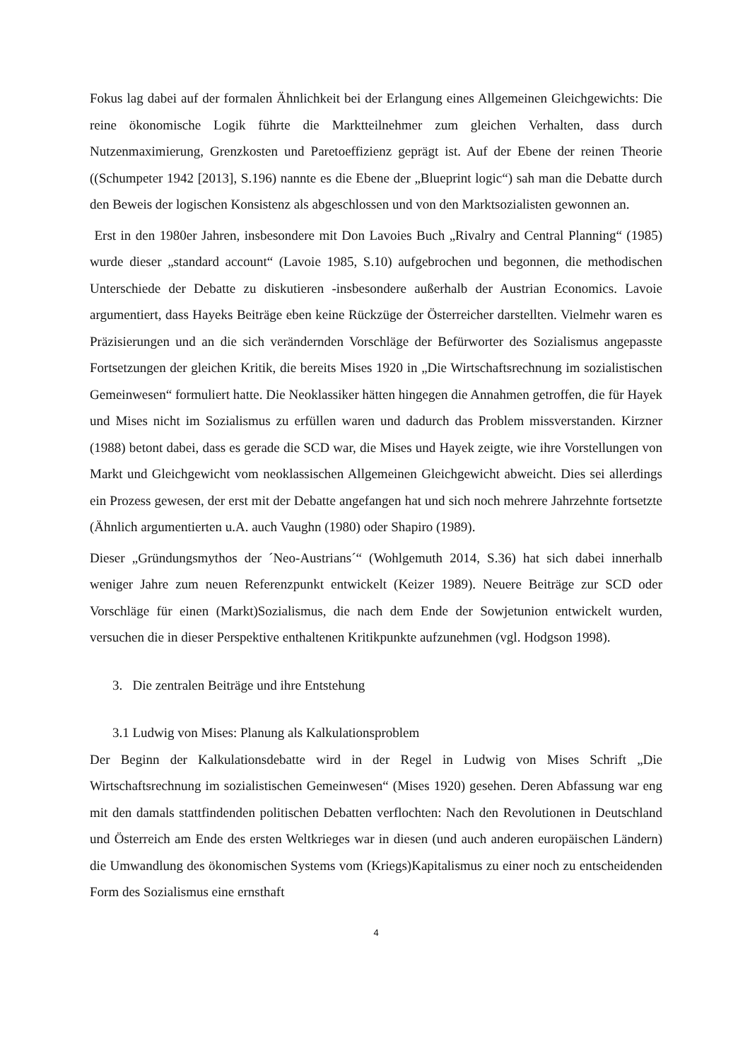Fokus lag dabei auf der formalen Ähnlichkeit bei der Erlangung eines Allgemeinen Gleichgewichts: Die reine ökonomische Logik führte die Marktteilnehmer zum gleichen Verhalten, dass durch Nutzenmaximierung, Grenzkosten und Paretoeffizienz geprägt ist. Auf der Ebene der reinen Theorie ((Schumpeter 1942 [2013], S.196) nannte es die Ebene der „Blueprint logic“) sah man die Debatte durch den Beweis der logischen Konsistenz als abgeschlossen und von den Marktsozialisten gewonnen an.
Erst in den 1980er Jahren, insbesondere mit Don Lavoies Buch „Rivalry and Central Planning“ (1985) wurde dieser „standard account“ (Lavoie 1985, S.10) aufgebrochen und begonnen, die methodischen Unterschiede der Debatte zu diskutieren -insbesondere außerhalb der Austrian Economics. Lavoie argumentiert, dass Hayeks Beiträge eben keine Rückzüge der Österreicher darstellten. Vielmehr waren es Präzisierungen und an die sich verändernden Vorschläge der Befürworter des Sozialismus angepasste Fortsetzungen der gleichen Kritik, die bereits Mises 1920 in „Die Wirtschaftsrechnung im sozialistischen Gemeinwesen“ formuliert hatte. Die Neoklassiker hätten hingegen die Annahmen getroffen, die für Hayek und Mises nicht im Sozialismus zu erfüllen waren und dadurch das Problem missverstanden. Kirzner (1988) betont dabei, dass es gerade die SCD war, die Mises und Hayek zeigte, wie ihre Vorstellungen von Markt und Gleichgewicht vom neoklassischen Allgemeinen Gleichgewicht abweicht. Dies sei allerdings ein Prozess gewesen, der erst mit der Debatte angefangen hat und sich noch mehrere Jahrzehnte fortsetzte (Ähnlich argumentierten u.A. auch Vaughn (1980) oder Shapiro (1989).
Dieser „Gründungsmythos der ´Neo-Austrians´“ (Wohlgemuth 2014, S.36) hat sich dabei innerhalb weniger Jahre zum neuen Referenzpunkt entwickelt (Keizer 1989). Neuere Beiträge zur SCD oder Vorschläge für einen (Markt)Sozialismus, die nach dem Ende der Sowjetunion entwickelt wurden, versuchen die in dieser Perspektive enthaltenen Kritikpunkte aufzunehmen (vgl. Hodgson 1998).
3. Die zentralen Beiträge und ihre Entstehung
3.1 Ludwig von Mises: Planung als Kalkulationsproblem
Der Beginn der Kalkulationsdebatte wird in der Regel in Ludwig von Mises Schrift „Die Wirtschaftsrechnung im sozialistischen Gemeinwesen“ (Mises 1920) gesehen. Deren Abfassung war eng mit den damals stattfindenden politischen Debatten verflochten: Nach den Revolutionen in Deutschland und Österreich am Ende des ersten Weltkrieges war in diesen (und auch anderen europäischen Ländern) die Umwandlung des ökonomischen Systems vom (Kriegs)Kapitalismus zu einer noch zu entscheidenden Form des Sozialismus eine ernsthaft
4